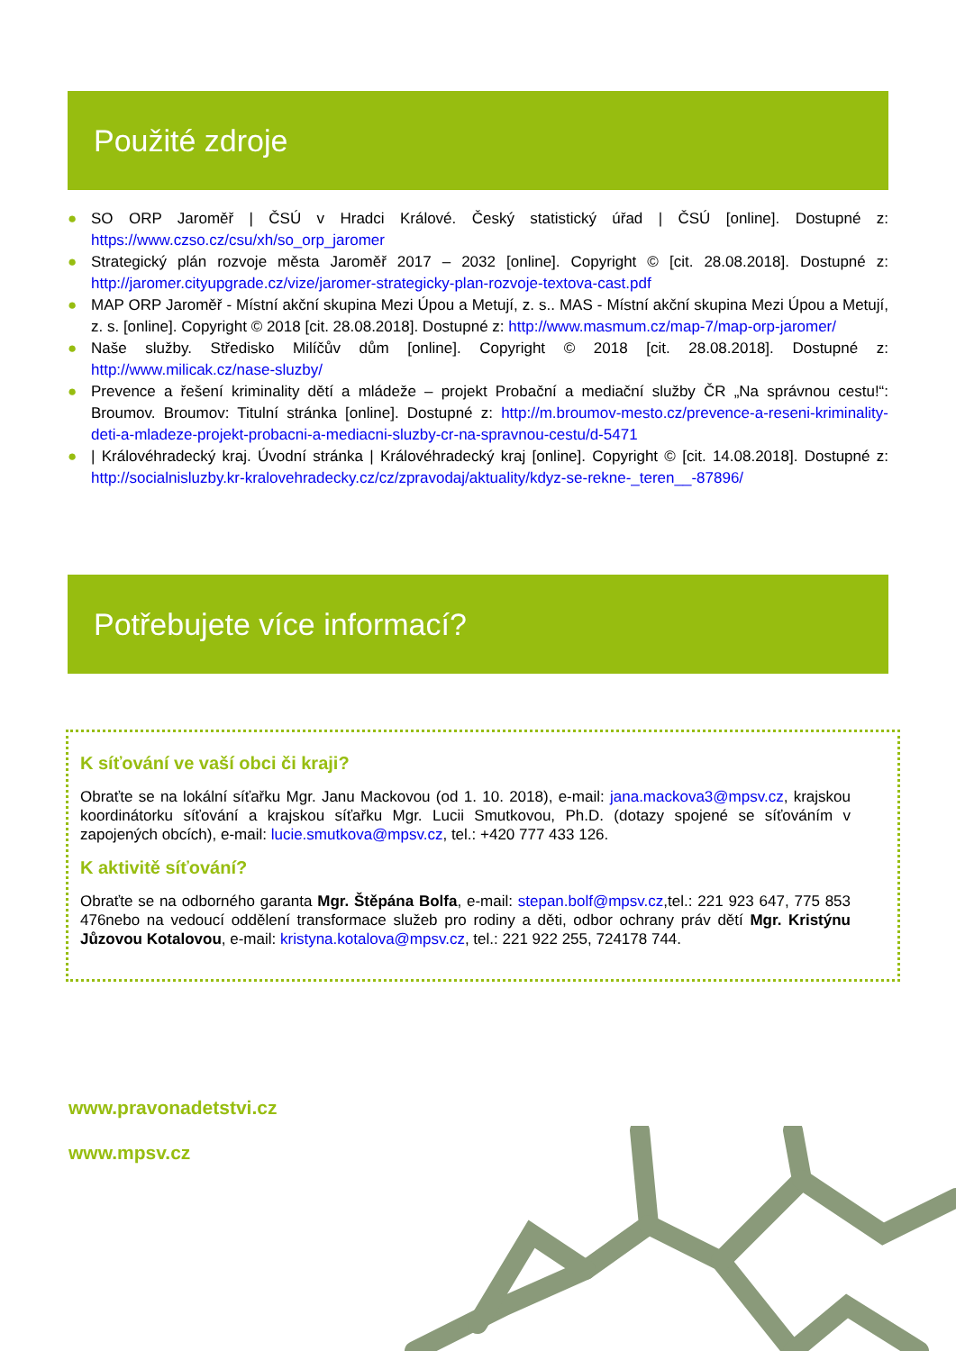Použité zdroje
● SO ORP Jaroměř | ČSÚ v Hradci Králové. Český statistický úřad | ČSÚ [online]. Dostupné z: https://www.czso.cz/csu/xh/so_orp_jaromer
● Strategický plán rozvoje města Jaroměř 2017 – 2032 [online]. Copyright © [cit. 28.08.2018]. Dostupné z: http://jaromer.cityupgrade.cz/vize/jaromer-strategicky-plan-rozvoje-textova-cast.pdf
● MAP ORP Jaroměř - Místní akční skupina Mezi Úpou a Metují, z. s.. MAS - Místní akční skupina Mezi Úpou a Metují, z. s. [online]. Copyright © 2018 [cit. 28.08.2018]. Dostupné z: http://www.masmum.cz/map-7/map-orp-jaromer/
● Naše služby. Středisko Milíčův dům [online]. Copyright © 2018 [cit. 28.08.2018]. Dostupné z: http://www.milicak.cz/nase-sluzby/
● Prevence a řešení kriminality dětí a mládeže – projekt Probační a mediační služby ČR „Na správnou cestu!“: Broumov. Broumov: Titulní stránka [online]. Dostupné z: http://m.broumov-mesto.cz/prevence-a-reseni-kriminality-deti-a-mladeze-projekt-probacni-a-mediacni-sluzby-cr-na-spravnou-cestu/d-5471
● | Královéhradecký kraj. Úvodní stránka | Královéhradecký kraj [online]. Copyright © [cit. 14.08.2018]. Dostupné z: http://socialnisluzby.kr-kralovehradecky.cz/cz/zpravodaj/aktuality/kdyz-se-rekne-_teren__-87896/
Potřebujete více informací?
K síťování ve vaší obci či kraji?
Obraťte se na lokální síťařku Mgr. Janu Mackovou (od 1. 10. 2018), e-mail: jana.mackova3@mpsv.cz, krajskou koordinátorku síťování a krajskou síťařku Mgr. Lucii Smutkovou, Ph.D. (dotazy spojené se síťováním v zapojených obcích), e-mail: lucie.smutkova@mpsv.cz, tel.: +420 777 433 126.
K aktivitě síťování?
Obraťte se na odborného garanta Mgr. Štěpána Bolfa, e-mail: stepan.bolf@mpsv.cz,tel.: 221 923 647, 775 853 476nebo na vedoucí oddělení transformace služeb pro rodiny a děti, odbor ochrany práv dětí Mgr. Kristýnu Jůzovou Kotalovou, e-mail: kristyna.kotalova@mpsv.cz, tel.: 221 922 255, 724178 744.
www.pravonadetstvi.cz
www.mpsv.cz